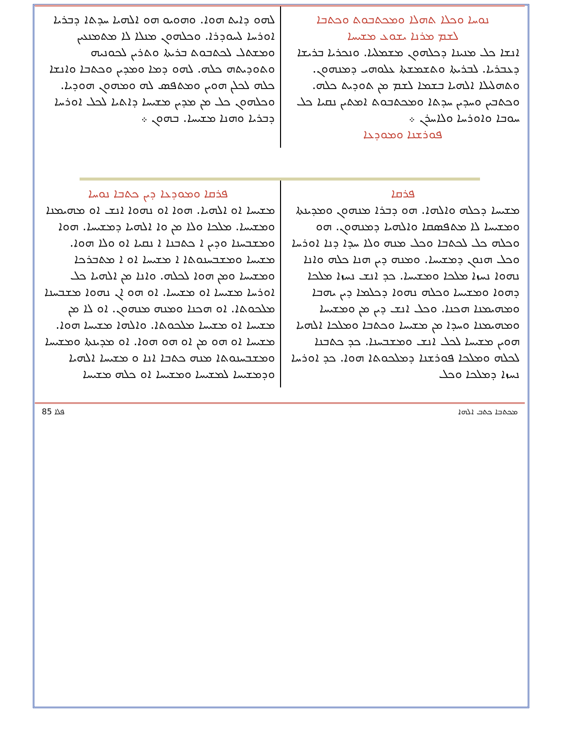ܢܘܚܐ ܘܟܠܐ ܬܗܠܐ ܘܡܟܬܒܘܬ ܘܟܬܒܐ
ܠܫܡ ܡܪܢܐ ܝܫܘܥ ܡܫܝܚܐ
ܐܢܫܐ ܟܠ ܡܢܝܢܐ ܕܟܠܗܘܢ ܡܫܡܠܝܐ. ܘܢܟܪܝܐ ܒܪܝܫܐ ܕܥܒܪܝܐ. ܠܒܪܝܬܐ ܘܬܫܡܫܬܐ ܥܠܘܗܝ ܕܡܢܗܘܢ. ܘܬܗܠܝܠܐ ܐܠܗܝܐ ܒܫܡܐ ܠܫܡ ܡܢ ܬܘܕܝܬ ܟܠܗ. ܘܟܬܒܝܢ ܘܚܕܝܢ ܚܕܬܐ ܘܡܟܬܒܘܬ ܐܡܬܝܢ ܢܩܝܐ ܟܠ ܚܘܒܐ ܘܐܘܪܚܐ ܘܠܐܚܪܢ ܀
ܦܘܪܫܢܐ ܘܡܘܕܥܐ
ܠܗܘ ܕܐܝܬ ܗܘܐ. ܘܗܘܝܘ ܗܘ ܐܠܗܝܐ ܚܕܬܐ ܕܒܪܝܐ ܐܘܪܚܐ ܠܚܘܕܪܐ. ܘܟܠܗܘܢ ܡܢܠܐ ܠܐ ܡܬܡܢܥܝܢ ܘܡܫܬܠ ܠܟܬܒܘܬ ܒܪܝܬܐ ܘܬܪܝܢ ܠܟܘܢܝܗ ܘܬܘܕܝܬܗ ܟܠܗ. ܠܗܘ ܕܡܐ ܘܡܕܝܢ ܘܟܬܒܐ ܘܐܢܫܐ ܟܠܗ ܠܟܠܢ ܗܘܝܢ ܘܡܬܦܣ ܠܗ ܘܡܗܘܢ ܗܘܕܝܐ. ܘܟܠܗܘܢ ܟܠ ܡܢ ܡܕܝܢ ܡܫܝܚܐ ܕܐܬܝܐ ܠܟܠ ܐܘܪܚܐ ܕܒܪܝܐ ܘܗܢܐ ܡܫܝܚܐ. ܒܗܘܢ ܀
ܦܪܩܐ
ܡܫܝܚܐ ܕܟܠܗ ܘܐܠܗܐ. ܗܘ ܕܒܪܐ ܡܢܗܘܢ ܘܡܕܝܢܬܐ ܘܡܫܝܚܐ ܠܐ ܡܬܦܣܩܐ ܘܐܠܗܝܐ ܕܡܢܗܘܢ. ܗܘ ܘܟܠܗ ܟܠ ܠܟܬܒܐ ܘܟܠ ܡܢܗ ܘܠܐ ܚܕܐ ܕܢܐ ܐܘܪܚܐ ܘܟܠ ܗܢܘܢ ܕܡܫܝܚܐ. ܘܡܢܗ ܕܝܢ ܗܢܐ ܟܠܗ ܘܐܢܐ ܢܗܘܐ ܢܚܙܐ ܡܠܟܐ ܘܡܫܝܚܐ. ܟܕ ܐܢܫ ܢܚܙܐ ܡܠܟܐ ܕܗܘܐ ܘܡܫܝܚܐ ܘܟܠܗ ܢܗܘܐ ܕܟܠܡܐ ܕܝܢ ܝܗܒܐ ܘܡܗܝܡܢܐ ܗܟܢܐ. ܘܟܠ ܐܢܫ ܕܝܢ ܡܢ ܘܡܫܝܚܐ ܘܡܗܝܡܢܐ ܘܚܕܐ ܡܢ ܡܫܝܚܐ ܘܟܬܒܐ ܘܡܠܟܐ ܐܠܗܝܐ ܗܘܝܢ ܡܫܝܚܐ ܠܟܠ ܐܢܫ ܘܡܫܒܚܢܐ. ܟܕ ܟܬܒܢܐ ܠܟܠܗ ܘܡܠܟܐ ܦܘܪܫܢܐ ܕܡܠܟܘܬܐ ܗܘܐ. ܟܕ ܐܘܪܚܐ ܢܚܙܐ ܕܡܠܟܐ ܘܟܠ
ܦܪܩܐ ܘܡܘܕܥܐ ܕܝܢ ܟܬܒܐ ܢܘܚܐ
ܡܫܝܚܐ ܐܘ ܐܠܗܝܐ. ܗܘܐ ܐܘ ܢܗܘܐ ܐܢܫ ܐܘ ܡܗܝܡܢܐ ܘܡܫܝܚܐ. ܡܠܟܐ ܘܠܐ ܡܢ ܘܐ ܐܠܗܝܐ ܕܡܫܝܚܐ. ܗܘܐ ܘܡܫܒܚܢܐ ܘܕܝܢ ܐ ܟܬܒܢܐ ܐ ܢܩܝܐ ܐܘ ܘܠܐ ܗܘܐ. ܡܫܝܚܐ ܘܡܫܒܚܢܘܬܐ ܐ ܡܫܝܚܐ ܐܘ ܐ ܡܬܒܪܟܐ ܘܡܫܝܚܐ ܘܡܢ ܗܘܐ ܠܟܠܗ. ܘܐܢܐ ܡܢ ܐܠܗܝܐ ܟܠ ܐܘܪܚܐ ܡܫܝܚܐ ܐܘ ܡܫܝܚܐ. ܐܘ ܗܘ ܐܢ ܢܗܘܐ ܡܫܒܚܢܐ ܡܠܟܘܬܐ. ܐܘ ܗܟܢܐ ܘܡܢܗ ܡܢܗܘܢ. ܐܘ ܠܐ ܡܢ ܡܫܝܚܐ ܐܘ ܡܫܝܚܐ ܡܠܟܘܬܐ. ܘܐܠܗܐ ܡܫܝܚܐ ܗܘܐ. ܡܫܝܚܐ ܐܘ ܗܘ ܡܢ ܐܘ ܗܘ ܗܘܐ. ܐܘ ܡܕܝܢܬܐ ܘܡܫܝܚܐ ܘܡܫܒܚܢܘܬܐ ܡܢܗ ܟܬܒܐ ܐܢܐ ܘ ܡܫܝܚܐ ܐܠܗܝܐ ܘܕܡܫܝܚܐ ܠܡܫܝܚܐ ܘܡܫܝܚܐ ܐܘ ܟܠܗ ܡܫܝܚܐ
85 ܦܠܐ ܡܟܬܒܐ ܟܬܒ ܐܠܗܐ